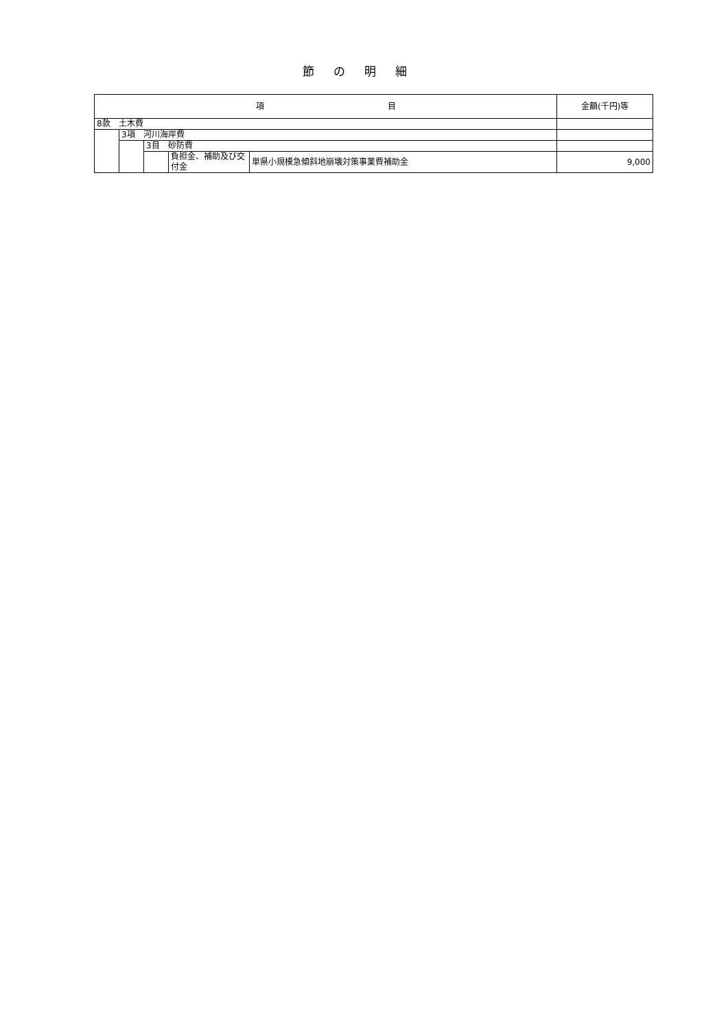節の明細
| 項 目 | | | | | 金額(千円)等 |
| --- | --- | --- | --- | --- | --- |
| 8款 土木費 | | | | | |
| | 3項 河川海岸費 | | | | |
| | | 3目 砂防費 | | | |
| | | | 負担金、補助及び交付金 | 単県小規模急傾斜地崩壊対策事業費補助金 | 9,000 |